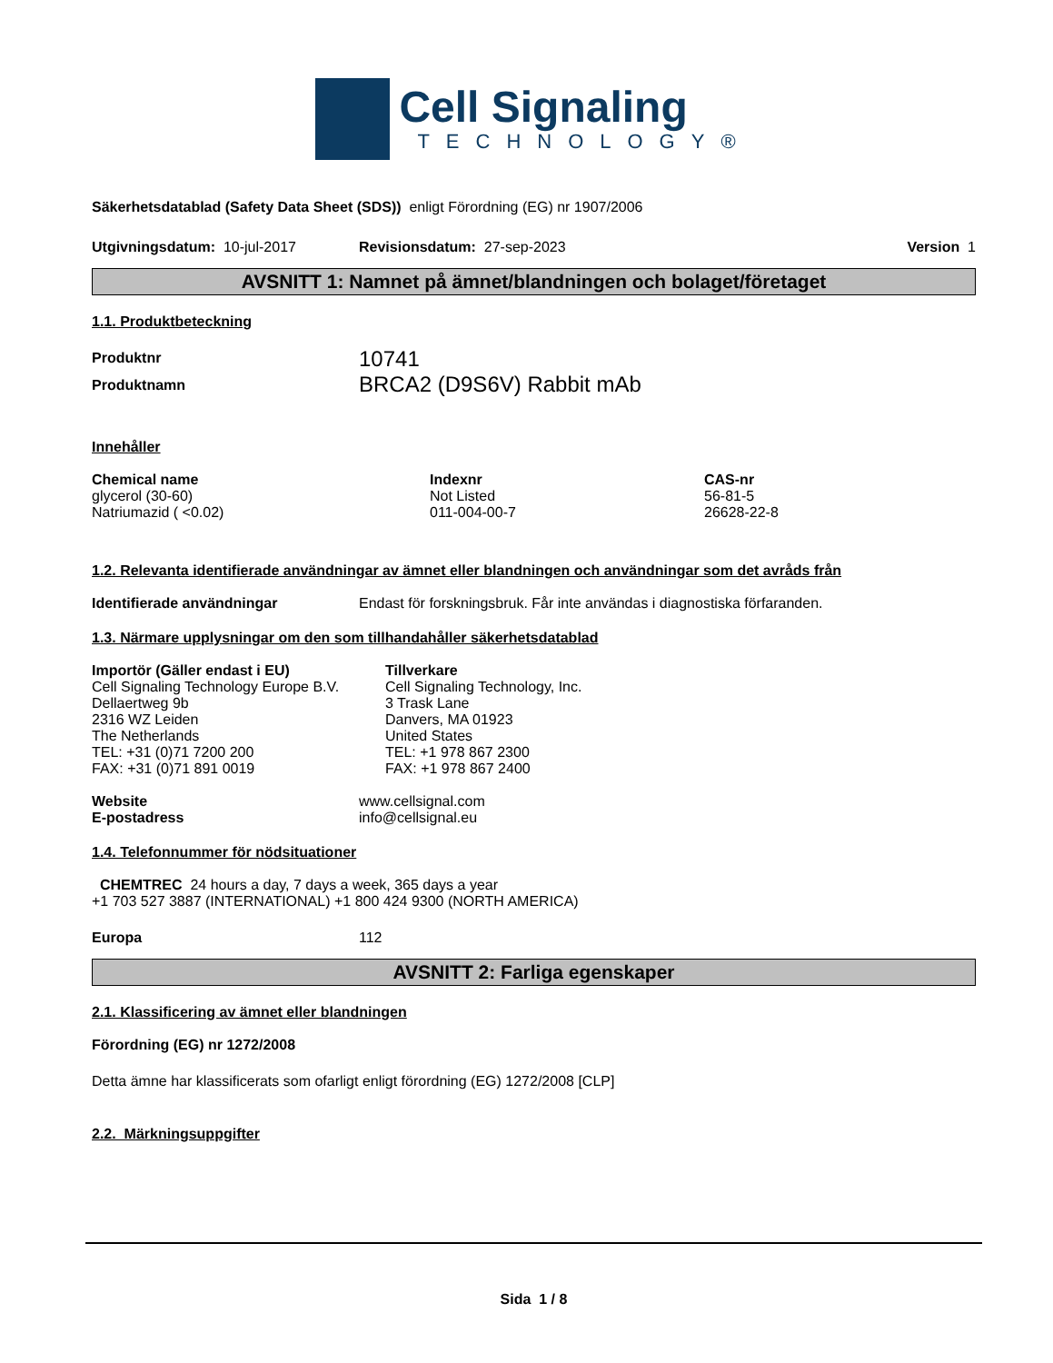Cell Signaling
TECHNOLOGY®
Säkerhetsdatablad (Safety Data Sheet (SDS)) enligt Förordning (EG) nr 1907/2006
Utgivningsdatum: 10-jul-2017 Revisionsdatum: 27-sep-2023 Version 1
AVSNITT 1: Namnet på ämnet/blandningen och bolaget/företaget
1.1. Produktbeteckning
Produktnr 10741
Produktnamn BRCA2 (D9S6V) Rabbit mAb
Innehåller
| Chemical name | Indexnr | CAS-nr |
| --- | --- | --- |
| glycerol (30-60) | Not Listed | 56-81-5 |
| Natriumazid ( <0.02) | 011-004-00-7 | 26628-22-8 |
1.2. Relevanta identifierade användningar av ämnet eller blandningen och användningar som det avråds från
Identifierade användningar Endast för forskningsbruk. Får inte användas i diagnostiska förfaranden.
1.3. Närmare upplysningar om den som tillhandahåller säkerhetsdatablad
Importör (Gäller endast i EU)
Cell Signaling Technology Europe B.V.
Dellaertweg 9b
2316 WZ Leiden
The Netherlands
TEL: +31 (0)71 7200 200
FAX: +31 (0)71 891 0019
Tillverkare
Cell Signaling Technology, Inc.
3 Trask Lane
Danvers, MA 01923
United States
TEL: +1 978 867 2300
FAX: +1 978 867 2400
Website
E-postadress www.cellsignal.com
info@cellsignal.eu
1.4. Telefonnummer för nödsituationer
CHEMTREC 24 hours a day, 7 days a week, 365 days a year
+1 703 527 3887 (INTERNATIONAL) +1 800 424 9300 (NORTH AMERICA)
Europa 112
AVSNITT 2: Farliga egenskaper
2.1. Klassificering av ämnet eller blandningen
Förordning (EG) nr 1272/2008
Detta ämne har klassificerats som ofarligt enligt förordning (EG) 1272/2008 [CLP]
2.2. Märkningsuppgifter
Sida 1 / 8